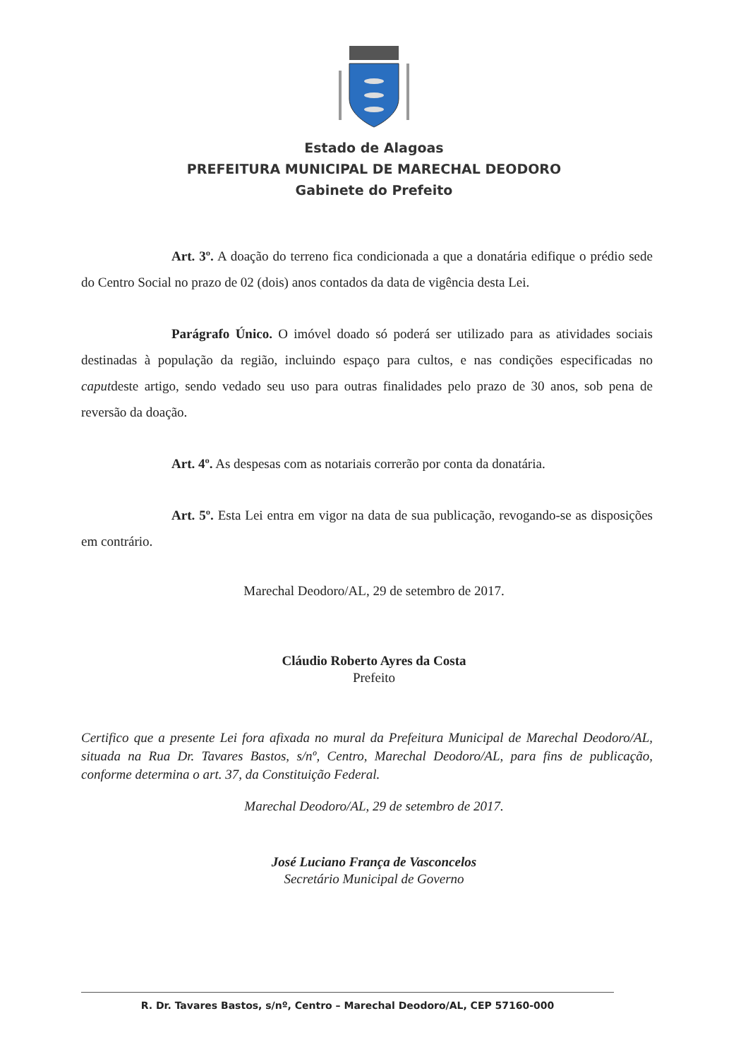Estado de Alagoas
PREFEITURA MUNICIPAL DE MARECHAL DEODORO
Gabinete do Prefeito
Art. 3º. A doação do terreno fica condicionada a que a donatária edifique o prédio sede do Centro Social no prazo de 02 (dois) anos contados da data de vigência desta Lei.
Parágrafo Único. O imóvel doado só poderá ser utilizado para as atividades sociais destinadas à população da região, incluindo espaço para cultos, e nas condições especificadas no caputdeste artigo, sendo vedado seu uso para outras finalidades pelo prazo de 30 anos, sob pena de reversão da doação.
Art. 4º. As despesas com as notariais correrão por conta da donatária.
Art. 5º. Esta Lei entra em vigor na data de sua publicação, revogando-se as disposições em contrário.
Marechal Deodoro/AL, 29 de setembro de 2017.
Cláudio Roberto Ayres da Costa
Prefeito
Certifico que a presente Lei fora afixada no mural da Prefeitura Municipal de Marechal Deodoro/AL, situada na Rua Dr. Tavares Bastos, s/nº, Centro, Marechal Deodoro/AL, para fins de publicação, conforme determina o art. 37, da Constituição Federal.
Marechal Deodoro/AL, 29 de setembro de 2017.
José Luciano França de Vasconcelos
Secretário Municipal de Governo
R. Dr. Tavares Bastos, s/nº, Centro – Marechal Deodoro/AL, CEP 57160-000